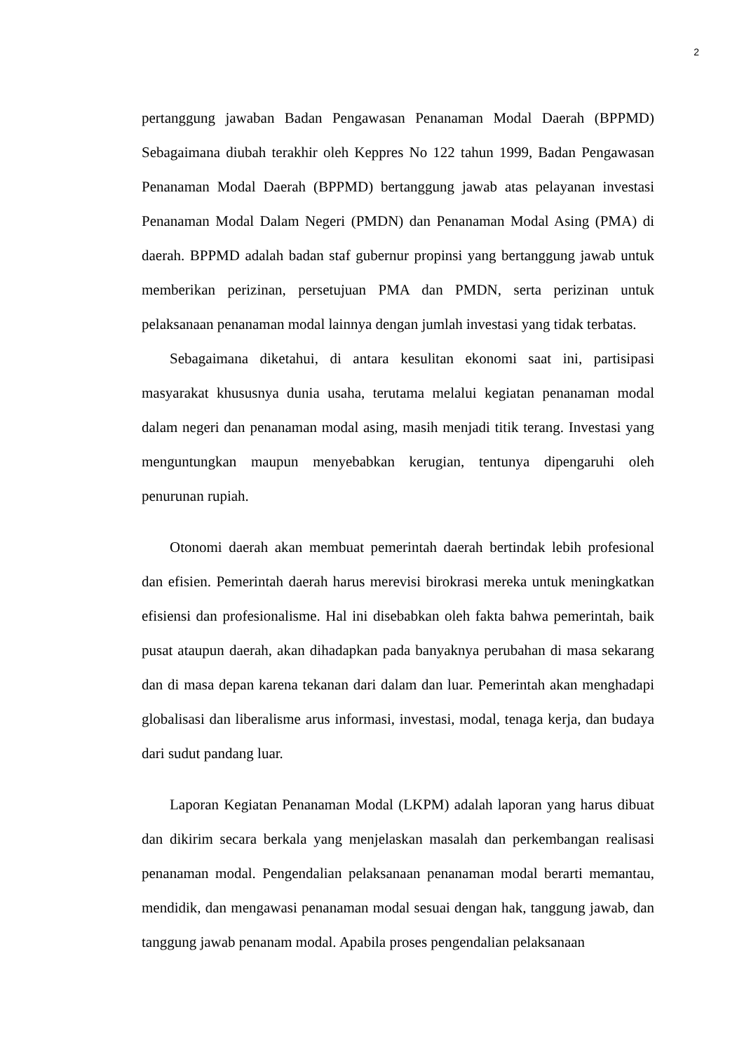2
pertanggung jawaban Badan Pengawasan Penanaman Modal Daerah (BPPMD) Sebagaimana diubah terakhir oleh Keppres No 122 tahun 1999, Badan Pengawasan Penanaman Modal Daerah (BPPMD) bertanggung jawab atas pelayanan investasi Penanaman Modal Dalam Negeri (PMDN) dan Penanaman Modal Asing (PMA) di daerah. BPPMD adalah badan staf gubernur propinsi yang bertanggung jawab untuk memberikan perizinan, persetujuan PMA dan PMDN, serta perizinan untuk pelaksanaan penanaman modal lainnya dengan jumlah investasi yang tidak terbatas.
Sebagaimana diketahui, di antara kesulitan ekonomi saat ini, partisipasi masyarakat khususnya dunia usaha, terutama melalui kegiatan penanaman modal dalam negeri dan penanaman modal asing, masih menjadi titik terang. Investasi yang menguntungkan maupun menyebabkan kerugian, tentunya dipengaruhi oleh penurunan rupiah.
Otonomi daerah akan membuat pemerintah daerah bertindak lebih profesional dan efisien. Pemerintah daerah harus merevisi birokrasi mereka untuk meningkatkan efisiensi dan profesionalisme. Hal ini disebabkan oleh fakta bahwa pemerintah, baik pusat ataupun daerah, akan dihadapkan pada banyaknya perubahan di masa sekarang dan di masa depan karena tekanan dari dalam dan luar. Pemerintah akan menghadapi globalisasi dan liberalisme arus informasi, investasi, modal, tenaga kerja, dan budaya dari sudut pandang luar.
Laporan Kegiatan Penanaman Modal (LKPM) adalah laporan yang harus dibuat dan dikirim secara berkala yang menjelaskan masalah dan perkembangan realisasi penanaman modal. Pengendalian pelaksanaan penanaman modal berarti memantau, mendidik, dan mengawasi penanaman modal sesuai dengan hak, tanggung jawab, dan tanggung jawab penanam modal. Apabila proses pengendalian pelaksanaan